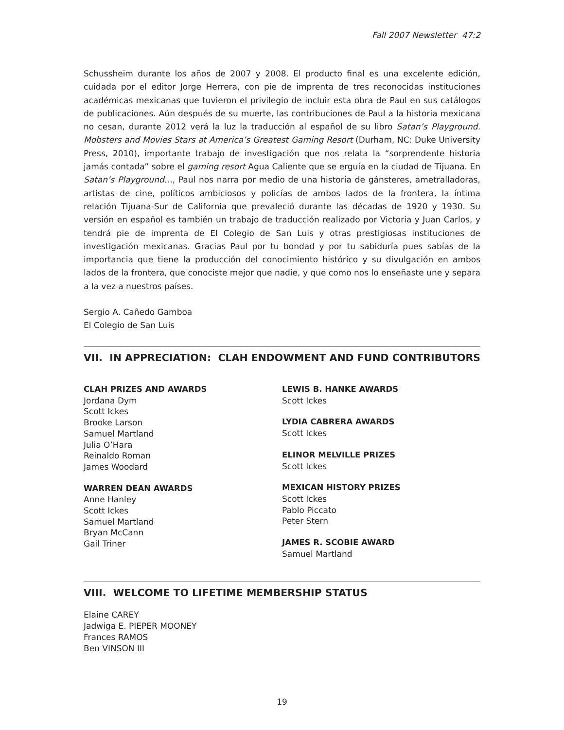Fall 2007 Newsletter 47:2
Schussheim durante los años de 2007 y 2008. El producto final es una excelente edición, cuidada por el editor Jorge Herrera, con pie de imprenta de tres reconocidas instituciones académicas mexicanas que tuvieron el privilegio de incluir esta obra de Paul en sus catálogos de publicaciones. Aún después de su muerte, las contribuciones de Paul a la historia mexicana no cesan, durante 2012 verá la luz la traducción al español de su libro Satan’s Playground. Mobsters and Movies Stars at America’s Greatest Gaming Resort (Durham, NC: Duke University Press, 2010), importante trabajo de investigación que nos relata la “sorprendente historia jamás contada” sobre el gaming resort Agua Caliente que se erguía en la ciudad de Tijuana. En Satan’s Playground…, Paul nos narra por medio de una historia de gánsteres, ametralladoras, artistas de cine, políticos ambiciosos y policías de ambos lados de la frontera, la íntima relación Tijuana-Sur de California que prevaleció durante las décadas de 1920 y 1930. Su versión en español es también un trabajo de traducción realizado por Victoria y Juan Carlos, y tendrá pie de imprenta de El Colegio de San Luis y otras prestigiosas instituciones de investigación mexicanas. Gracias Paul por tu bondad y por tu sabiduría pues sabías de la importancia que tiene la producción del conocimiento histórico y su divulgación en ambos lados de la frontera, que conociste mejor que nadie, y que como nos lo enseñaste une y separa a la vez a nuestros países.
Sergio A. Cañedo Gamboa
El Colegio de San Luis
VII. IN APPRECIATION: CLAH ENDOWMENT AND FUND CONTRIBUTORS
CLAH PRIZES AND AWARDS
Jordana Dym
Scott Ickes
Brooke Larson
Samuel Martland
Julia O’Hara
Reinaldo Roman
James Woodard
WARREN DEAN AWARDS
Anne Hanley
Scott Ickes
Samuel Martland
Bryan McCann
Gail Triner
LEWIS B. HANKE AWARDS
Scott Ickes
LYDIA CABRERA AWARDS
Scott Ickes
ELINOR MELVILLE PRIZES
Scott Ickes
MEXICAN HISTORY PRIZES
Scott Ickes
Pablo Piccato
Peter Stern
JAMES R. SCOBIE AWARD
Samuel Martland
VIII. WELCOME TO LIFETIME MEMBERSHIP STATUS
Elaine CAREY
Jadwiga E. PIEPER MOONEY
Frances RAMOS
Ben VINSON III
19